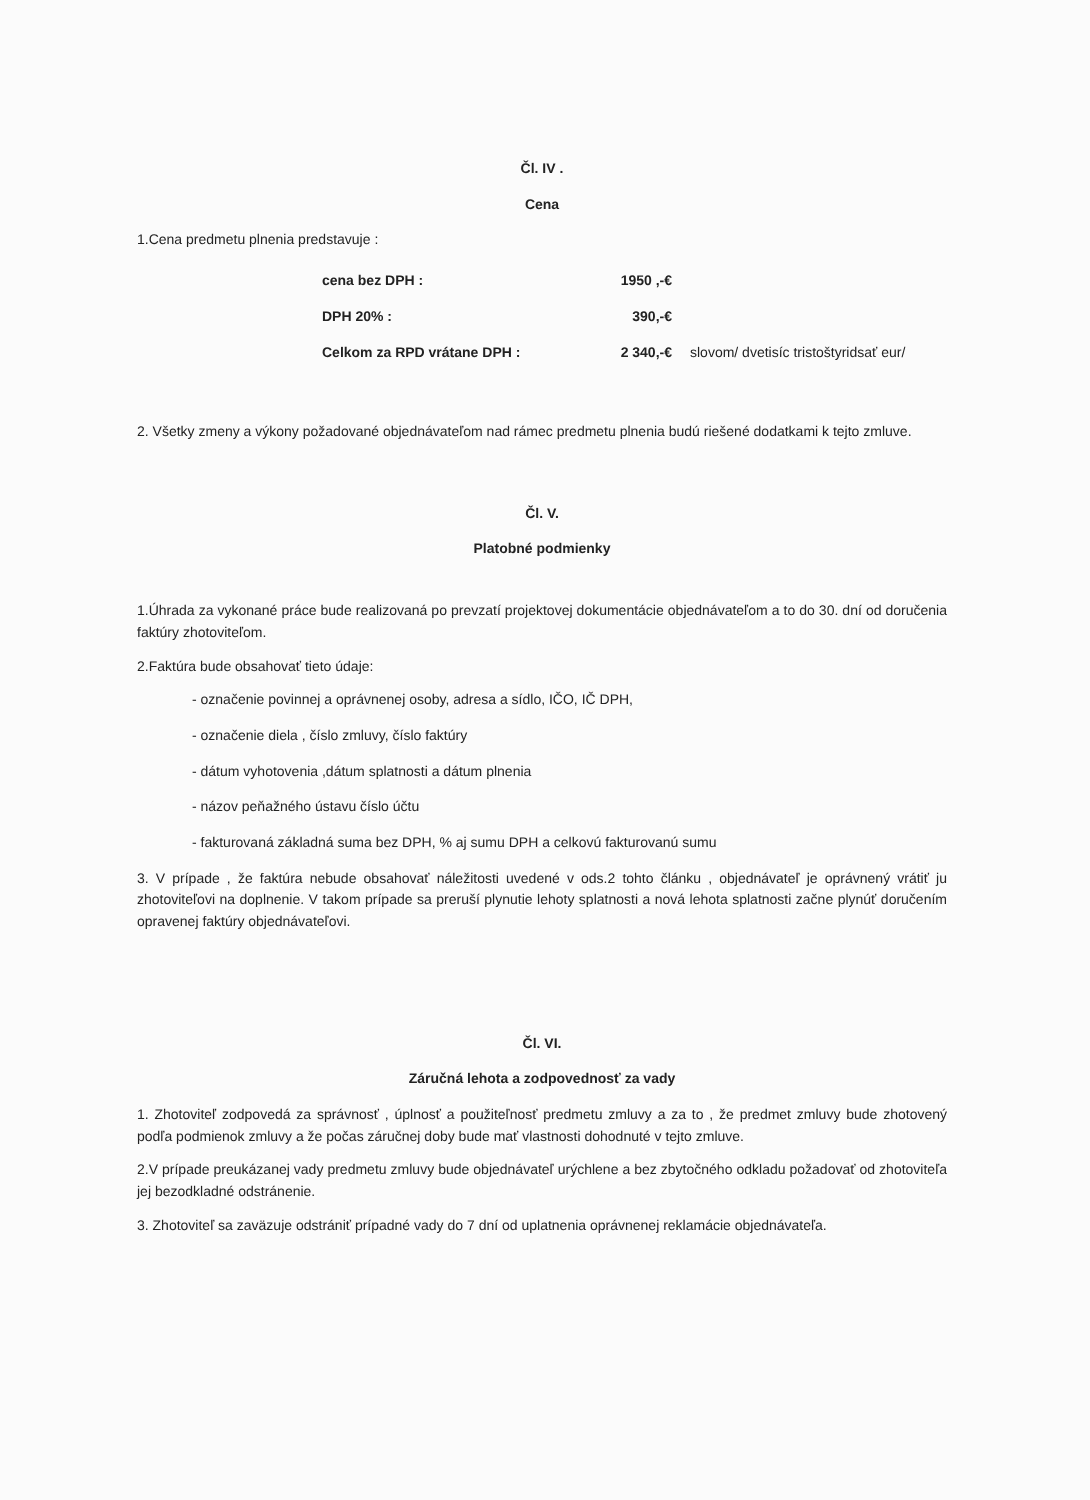Čl. IV .
Cena
1.Cena predmetu plnenia predstavuje :
| cena bez DPH : | 1950 ,-€ | |
| DPH 20% : | 390,-€ | |
| Celkom za RPD vrátane DPH : | 2 340,-€ | slovom/ dvetisíc tristoštyridsať eur/ |
2. Všetky zmeny a výkony požadované objednávateľom nad rámec predmetu plnenia budú riešené dodatkami k tejto zmluve.
Čl. V.
Platobné podmienky
1.Úhrada za vykonané práce bude realizovaná po prevzatí projektovej dokumentácie objednávateľom a to do 30. dní od doručenia faktúry zhotoviteľom.
2.Faktúra bude obsahovať tieto údaje:
- označenie povinnej a oprávnenej osoby, adresa a sídlo, IČO, IČ DPH,
- označenie diela , číslo zmluvy, číslo faktúry
- dátum vyhotovenia ,dátum splatnosti a dátum plnenia
- názov peňažného ústavu číslo účtu
- fakturovaná základná suma bez DPH, % aj sumu DPH a celkovú fakturovanú sumu
3. V prípade , že faktúra nebude obsahovať náležitosti uvedené v ods.2 tohto článku , objednávateľ je oprávnený vrátiť ju zhotoviteľovi na doplnenie. V takom prípade sa preruší plynutie lehoty splatnosti a nová lehota splatnosti začne plynúť doručením opravenej faktúry objednávateľovi.
Čl. VI.
Záručná lehota a zodpovednosť za vady
1. Zhotoviteľ zodpovedá za správnosť , úplnosť a použiteľnosť predmetu zmluvy a za to , že predmet zmluvy bude zhotovený podľa podmienok zmluvy a že počas záručnej doby bude mať vlastnosti dohodnuté v tejto zmluve.
2.V prípade preukázanej vady predmetu zmluvy bude objednávateľ urýchlene a bez zbytočného odkladu požadovať od zhotoviteľa jej bezodkladné odstránenie.
3. Zhotoviteľ sa zaväzuje odstrániť prípadné vady do 7 dní od uplatnenia oprávnenej reklamácie objednávateľa.